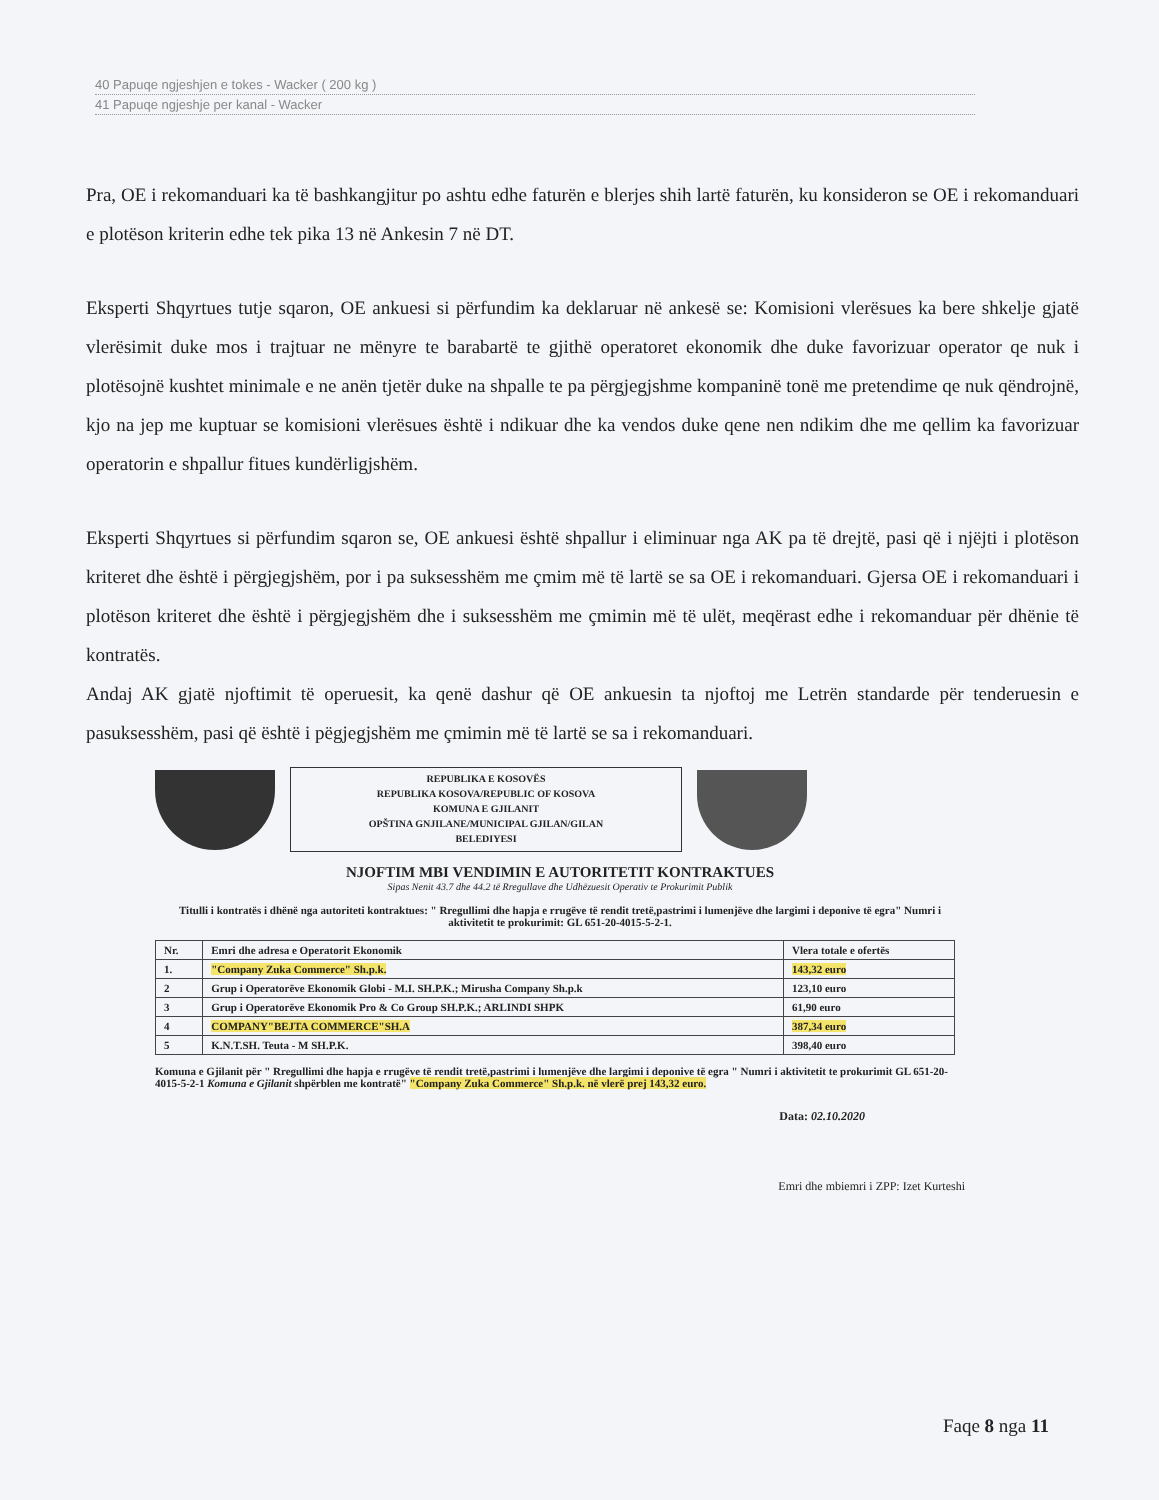40 Papuqe ngjeshjen e tokes - Wacker ( 200 kg )
41 Papuqe ngjeshje per kanal - Wacker
Pra, OE i rekomanduari ka të bashkangjitur po ashtu edhe faturën e blerjes shih lartë faturën, ku konsideron se OE i rekomanduari e plotëson kriterin edhe tek pika 13 në Ankesin 7 në DT.
Eksperti Shqyrtues tutje sqaron, OE ankuesi si përfundim ka deklaruar në ankesë se: Komisioni vlerësues ka bere shkelje gjatë vlerësimit duke mos i trajtuar ne mënyre te barabartë te gjithë operatoret ekonomik dhe duke favorizuar operator qe nuk i plotësojnë kushtet minimale e ne anën tjetër duke na shpalle te pa përgjegjshme kompaninë tonë me pretendime qe nuk qëndrojnë, kjo na jep me kuptuar se komisioni vlerësues është i ndikuar dhe ka vendos duke qene nen ndikim dhe me qellim ka favorizuar operatorin e shpallur fitues kundërligjshëm.
Eksperti Shqyrtues si përfundim sqaron se, OE ankuesi është shpallur i eliminuar nga AK pa të drejtë, pasi që i njëjti i plotëson kriteret dhe është i përgjegjshëm, por i pa suksesshëm me çmim më të lartë se sa OE i rekomanduari. Gjersa OE i rekomanduari i plotëson kriteret dhe është i përgjegjshëm dhe i suksesshëm me çmimin më të ulët, meqërast edhe i rekomanduar për dhënie të kontratës.
Andaj AK gjatë njoftimit të operuesit, ka qenë dashur që OE ankuesin ta njoftoj me Letrën standarde për tenderuesin e pasuksesshëm, pasi që është i pëgjegjshëm me çmimin më të lartë se sa i rekomanduari.
REPUBLIKA E KOSOVËS
REPUBLIKA KOSOVA/REPUBLIC OF KOSOVA
KOMUNA E GJILANIT
OPŠTINA GNJILANE/MUNICIPAL GJILAN/GILAN
BELEDIYESI
NJOFTIM MBI VENDIMIN E AUTORITETIT KONTRAKTUES
Sipas Nenit 43.7 dhe 44.2 të Rregullave dhe Udhëzuesit Operativ te Prokurimit Publik
Titulli i kontratës i dhënë nga autoriteti kontraktues: " Rregullimi dhe hapja e rrugëve të rendit tretë,pastrimi i lumenjëve dhe largimi i deponive të egra" Numri i aktivitetit te prokurimit: GL 651-20-4015-5-2-1.
| Nr. | Emri dhe adresa e Operatorit Ekonomik | Vlera totale e ofertës |
| --- | --- | --- |
| 1. | "Company Zuka Commerce" Sh.p.k. | 143,32 euro |
| 2 | Grup i Operatorëve Ekonomik Globi - M.I. SH.P.K.; Mirusha Company Sh.p.k | 123,10 euro |
| 3 | Grup i Operatorëve Ekonomik Pro & Co Group SH.P.K.; ARLINDI SHPK | 61,90 euro |
| 4 | COMPANY"BEJTA COMMERCE"SH.A | 387,34 euro |
| 5 | K.N.T.SH. Teuta - M SH.P.K. | 398,40 euro |
Komuna e Gjilanit për " Rregullimi dhe hapja e rrugëve të rendit tretë,pastrimi i lumenjëve dhe largimi i deponive të egra " Numri i aktivitetit te prokurimit GL 651-20-4015-5-2-1 Komuna e Gjilanit shpërblen me kontratë" "Company Zuka Commerce" Sh.p.k. në vlerë prej 143,32 euro.
Data: 02.10.2020
Emri dhe mbiemri i ZPP: Izet Kurteshi
Faqe 8 nga 11